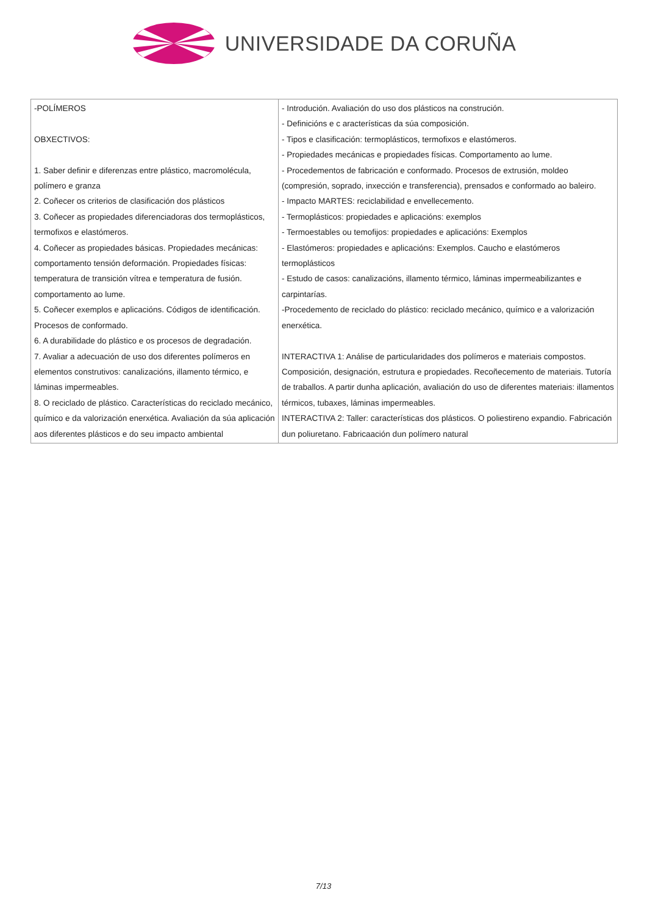UNIVERSIDADE DA CORUÑA
| -POLÍMEROS OBXECTIVOS: 1. Saber definir e diferenzas entre plástico, macromolécula, polímero e granza 2. Coñecer os criterios de clasificación dos plásticos 3. Coñecer as propiedades diferenciadoras dos termoplásticos, termofixos e elastómeros. 4. Coñecer as propiedades básicas. Propiedades mecánicas: comportamento tensión deformación. Propiedades físicas: temperatura de transición vítrea e temperatura de fusión. comportamento ao lume. 5. Coñecer exemplos e aplicacións. Códigos de identificación. Procesos de conformado. 6. A durabilidade do plástico e os procesos de degradación. 7. Avaliar a adecuación de uso dos diferentes polímeros en elementos construtivos: canalizacións, illamento térmico, e láminas impermeables. 8. O reciclado de plástico. Características do reciclado mecánico, químico e da valorización enerxética. Avaliación da súa aplicación aos diferentes plásticos e do seu impacto ambiental | - Introdución. Avaliación do uso dos plásticos na construción. - Definicións e c aracterísticas da súa composición. - Tipos e clasificación: termoplásticos, termofixos e elastómeros. - Propiedades mecánicas e propiedades físicas. Comportamento ao lume. - Procedementos de fabricación e conformado. Procesos de extrusión, moldeo (compresión, soprado, inxección e transferencia), prensados e conformado ao baleiro. - Impacto MARTES: reciclabilidad e envellecemento. - Termoplásticos: propiedades e aplicacións: exemplos - Termoestables ou temofijos: propiedades e aplicacións: Exemplos - Elastómeros: propiedades e aplicacións: Exemplos. Caucho e elastómeros termoplásticos - Estudo de casos: canalizacións, illamento térmico, láminas impermeabilizantes e carpintarías. -Procedemento de reciclado do plástico: reciclado mecánico, químico e a valorización enerxética. INTERACTIVA 1: Análise de particularidades dos polímeros e materiais compostos. Composición, designación, estrutura e propiedades. Recoñecemento de materiais. Tutoría de traballos. A partir dunha aplicación, avaliación do uso de diferentes materiais: illamentos térmicos, tubaxes, láminas impermeables. INTERACTIVA 2: Taller: características dos plásticos. O poliestireno expandio. Fabricación dun poliuretano. Fabricaación dun polímero natural |
7/13